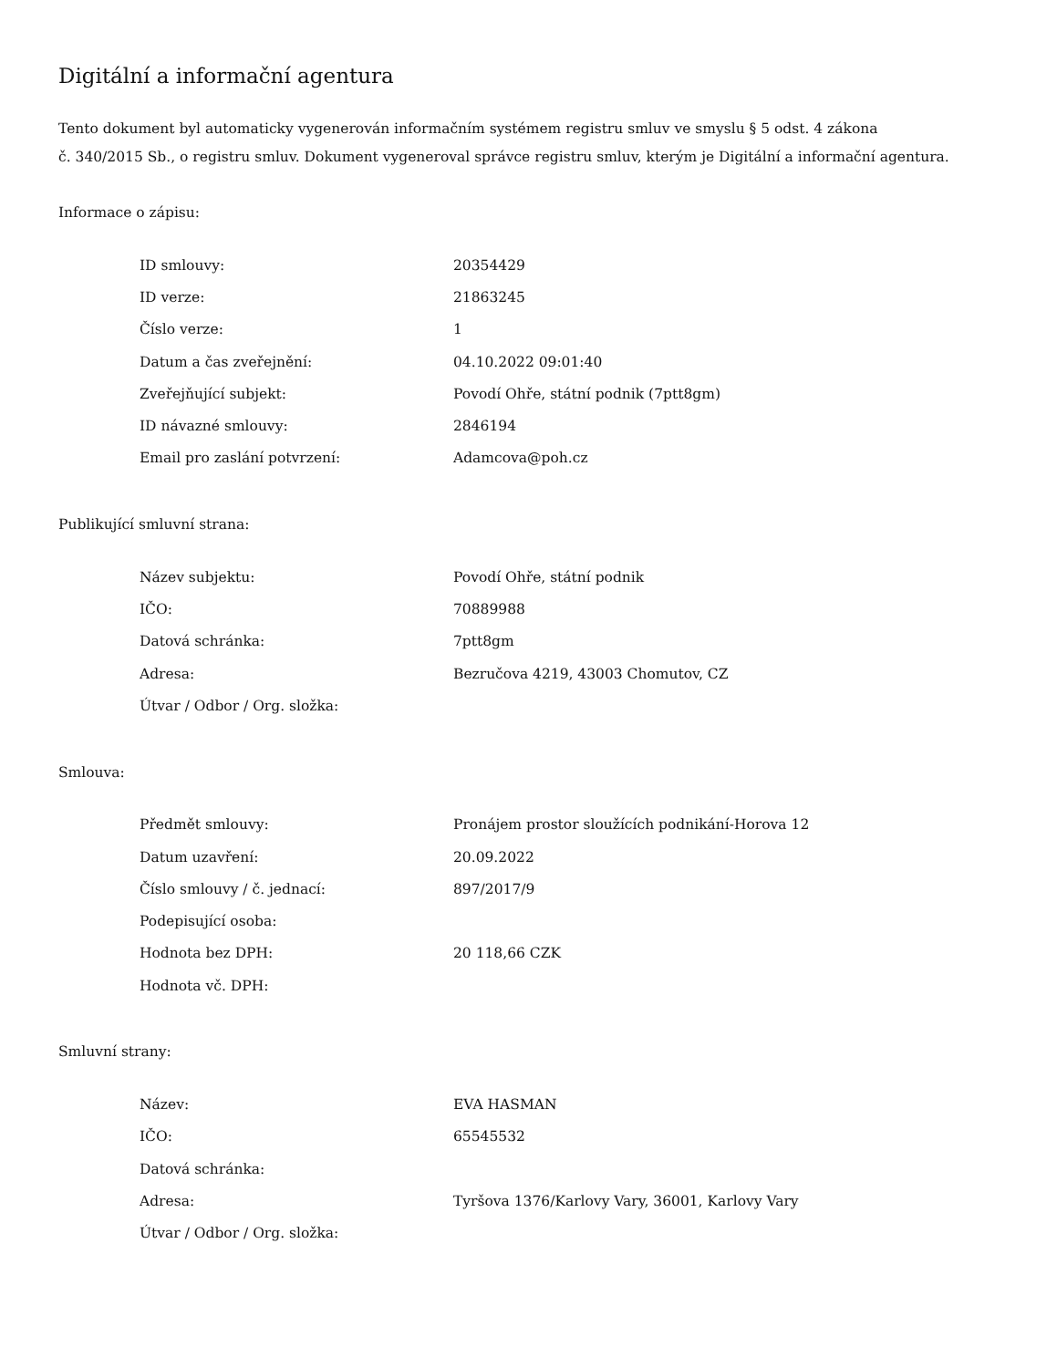Digitální a informační agentura
Tento dokument byl automaticky vygenerován informačním systémem registru smluv ve smyslu § 5 odst. 4 zákona
č. 340/2015 Sb., o registru smluv. Dokument vygeneroval správce registru smluv, kterým je Digitální a informační agentura.
Informace o zápisu:
| ID smlouvy: | 20354429 |
| ID verze: | 21863245 |
| Číslo verze: | 1 |
| Datum a čas zveřejnění: | 04.10.2022 09:01:40 |
| Zveřejňující subjekt: | Povodí Ohře, státní podnik (7ptt8gm) |
| ID návazné smlouvy: | 2846194 |
| Email pro zaslání potvrzení: | Adamcova@poh.cz |
Publikující smluvní strana:
| Název subjektu: | Povodí Ohře, státní podnik |
| IČO: | 70889988 |
| Datová schránka: | 7ptt8gm |
| Adresa: | Bezručova 4219, 43003 Chomutov, CZ |
| Útvar / Odbor / Org. složka: | |
Smlouva:
| Předmět smlouvy: | Pronájem prostor sloužících podnikání-Horova 12 |
| Datum uzavření: | 20.09.2022 |
| Číslo smlouvy / č. jednací: | 897/2017/9 |
| Podepisující osoba: | |
| Hodnota bez DPH: | 20 118,66 CZK |
| Hodnota vč. DPH: | |
Smluvní strany:
| Název: | EVA HASMAN |
| IČO: | 65545532 |
| Datová schránka: | |
| Adresa: | Tyršova 1376/Karlovy Vary, 36001, Karlovy Vary |
| Útvar / Odbor / Org. složka: | |